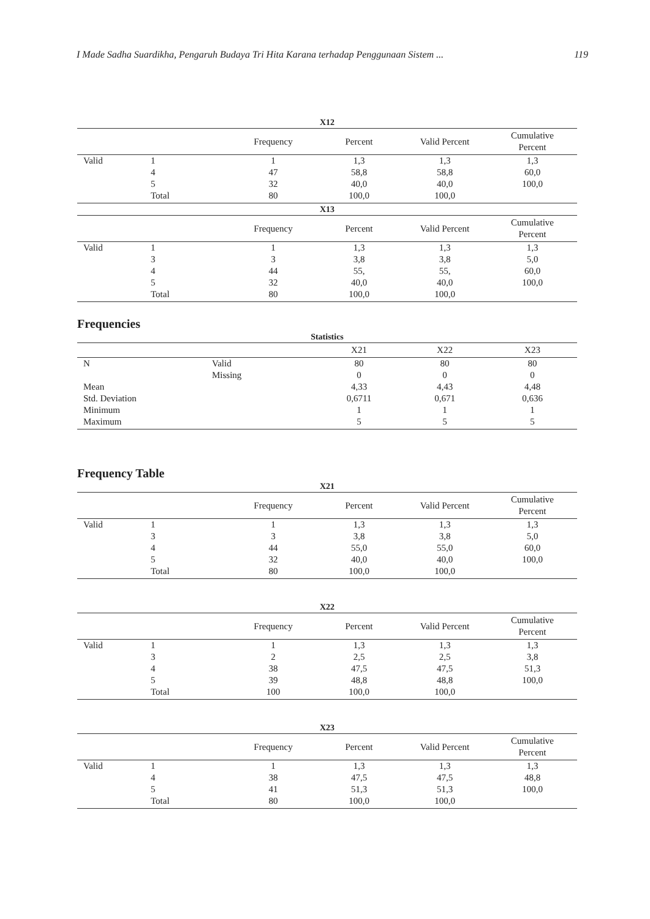I Made Sadha Suardikha, Pengaruh Budaya Tri Hita Karana terhadap Penggunaan Sistem ... 119
X12
| | | Frequency | Percent | Valid Percent | Cumulative Percent |
| --- | --- | --- | --- | --- | --- |
| Valid | 1 | 1 | 1,3 | 1,3 | 1,3 |
| | 4 | 47 | 58,8 | 58,8 | 60,0 |
| | 5 | 32 | 40,0 | 40,0 | 100,0 |
| | Total | 80 | 100,0 | 100,0 | |
X13
| | | Frequency | Percent | Valid Percent | Cumulative Percent |
| --- | --- | --- | --- | --- | --- |
| Valid | 1 | 1 | 1,3 | 1,3 | 1,3 |
| | 3 | 3 | 3,8 | 3,8 | 5,0 |
| | 4 | 44 | 55, | 55, | 60,0 |
| | 5 | 32 | 40,0 | 40,0 | 100,0 |
| | Total | 80 | 100,0 | 100,0 | |
Frequencies
Statistics
| | | X21 | X22 | X23 |
| --- | --- | --- | --- | --- |
| N | Valid | 80 | 80 | 80 |
| | Missing | 0 | 0 | 0 |
| Mean | | 4,33 | 4,43 | 4,48 |
| Std. Deviation | | 0,6711 | 0,671 | 0,636 |
| Minimum | | 1 | 1 | 1 |
| Maximum | | 5 | 5 | 5 |
Frequency Table
X21
| | | Frequency | Percent | Valid Percent | Cumulative Percent |
| --- | --- | --- | --- | --- | --- |
| Valid | 1 | 1 | 1,3 | 1,3 | 1,3 |
| | 3 | 3 | 3,8 | 3,8 | 5,0 |
| | 4 | 44 | 55,0 | 55,0 | 60,0 |
| | 5 | 32 | 40,0 | 40,0 | 100,0 |
| | Total | 80 | 100,0 | 100,0 | |
X22
| | | Frequency | Percent | Valid Percent | Cumulative Percent |
| --- | --- | --- | --- | --- | --- |
| Valid | 1 | 1 | 1,3 | 1,3 | 1,3 |
| | 3 | 2 | 2,5 | 2,5 | 3,8 |
| | 4 | 38 | 47,5 | 47,5 | 51,3 |
| | 5 | 39 | 48,8 | 48,8 | 100,0 |
| | Total | 100 | 100,0 | 100,0 | |
X23
| | | Frequency | Percent | Valid Percent | Cumulative Percent |
| --- | --- | --- | --- | --- | --- |
| Valid | 1 | 1 | 1,3 | 1,3 | 1,3 |
| | 4 | 38 | 47,5 | 47,5 | 48,8 |
| | 5 | 41 | 51,3 | 51,3 | 100,0 |
| | Total | 80 | 100,0 | 100,0 | |